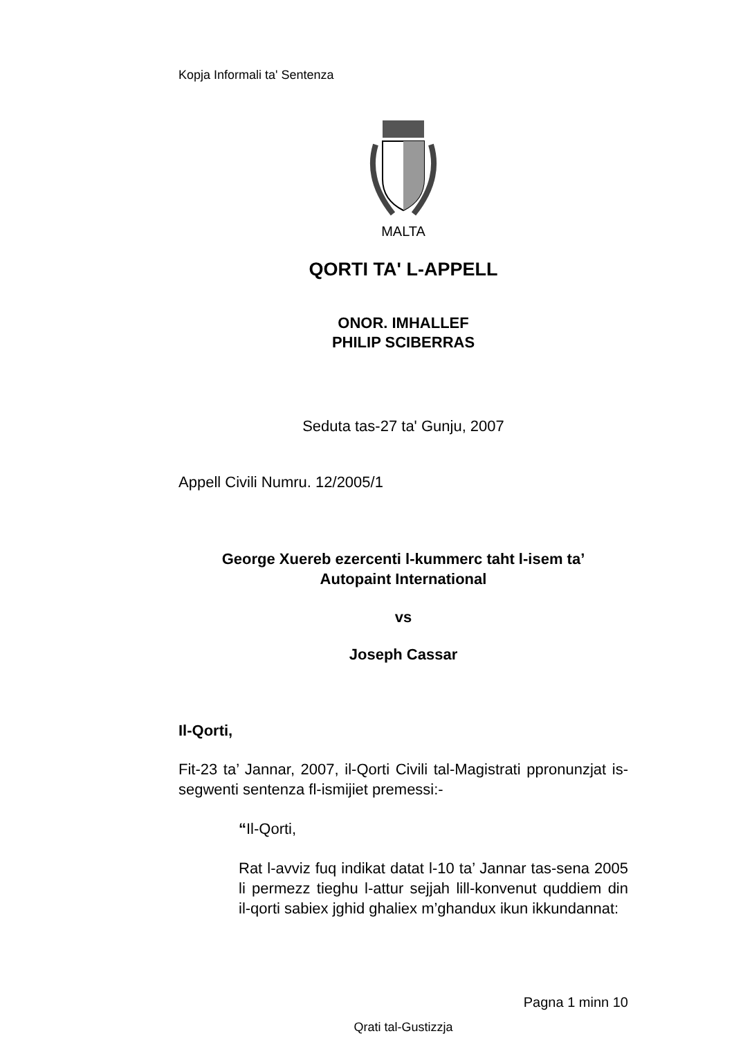Kopja Informali ta' Sentenza
MALTA
QORTI TA' L-APPELL
ONOR. IMHALLEF
PHILIP SCIBERRAS
Seduta tas-27 ta' Gunju, 2007
Appell Civili Numru. 12/2005/1
George Xuereb ezercenti l-kummerc taht l-isem ta’
Autopaint International
vs
Joseph Cassar
Il-Qorti,
Fit-23 ta’ Jannar, 2007, il-Qorti Civili tal-Magistrati ppronunzjat is-segwenti sentenza fl-ismijiet premessi:-
“Il-Qorti,
Rat l-avviz fuq indikat datat l-10 ta’ Jannar tas-sena 2005 li permezz tieghu l-attur sejjah lill-konvenut quddiem din il-qorti sabiex jghid ghaliex m’ghandux ikun ikkundannat:
Pagna 1 minn 10
Qrati tal-Gustizzja